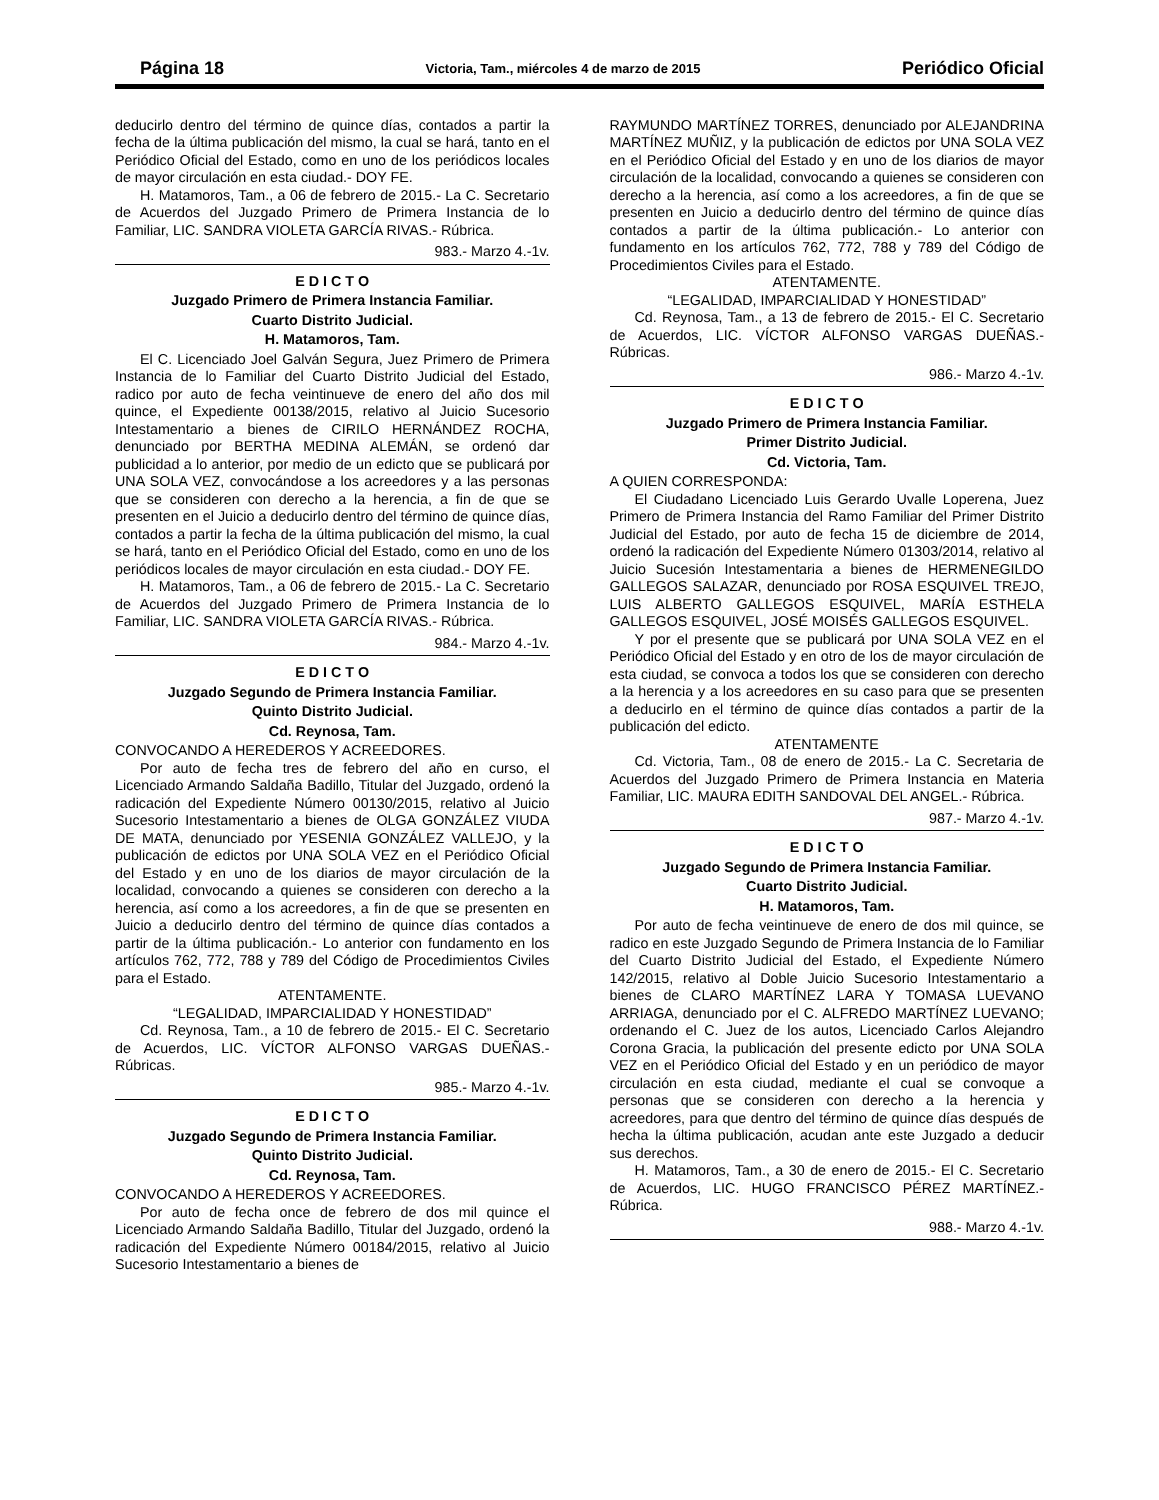Página 18
Victoria, Tam., miércoles 4 de marzo de 2015
Periódico Oficial
deducirlo dentro del término de quince días, contados a partir la fecha de la última publicación del mismo, la cual se hará, tanto en el Periódico Oficial del Estado, como en uno de los periódicos locales de mayor circulación en esta ciudad.- DOY FE.
H. Matamoros, Tam., a 06 de febrero de 2015.- La C. Secretario de Acuerdos del Juzgado Primero de Primera Instancia de lo Familiar, LIC. SANDRA VIOLETA GARCÍA RIVAS.- Rúbrica.
983.- Marzo 4.-1v.
E D I C T O
Juzgado Primero de Primera Instancia Familiar.
Cuarto Distrito Judicial.
H. Matamoros, Tam.
El C. Licenciado Joel Galván Segura, Juez Primero de Primera Instancia de lo Familiar del Cuarto Distrito Judicial del Estado, radico por auto de fecha veintinueve de enero del año dos mil quince, el Expediente 00138/2015, relativo al Juicio Sucesorio Intestamentario a bienes de CIRILO HERNÁNDEZ ROCHA, denunciado por BERTHA MEDINA ALEMÁN, se ordenó dar publicidad a lo anterior, por medio de un edicto que se publicará por UNA SOLA VEZ, convocándose a los acreedores y a las personas que se consideren con derecho a la herencia, a fin de que se presenten en el Juicio a deducirlo dentro del término de quince días, contados a partir la fecha de la última publicación del mismo, la cual se hará, tanto en el Periódico Oficial del Estado, como en uno de los periódicos locales de mayor circulación en esta ciudad.- DOY FE.
H. Matamoros, Tam., a 06 de febrero de 2015.- La C. Secretario de Acuerdos del Juzgado Primero de Primera Instancia de lo Familiar, LIC. SANDRA VIOLETA GARCÍA RIVAS.- Rúbrica.
984.- Marzo 4.-1v.
E D I C T O
Juzgado Segundo de Primera Instancia Familiar.
Quinto Distrito Judicial.
Cd. Reynosa, Tam.
CONVOCANDO A HEREDEROS Y ACREEDORES.
Por auto de fecha tres de febrero del año en curso, el Licenciado Armando Saldaña Badillo, Titular del Juzgado, ordenó la radicación del Expediente Número 00130/2015, relativo al Juicio Sucesorio Intestamentario a bienes de OLGA GONZÁLEZ VIUDA DE MATA, denunciado por YESENIA GONZÁLEZ VALLEJO, y la publicación de edictos por UNA SOLA VEZ en el Periódico Oficial del Estado y en uno de los diarios de mayor circulación de la localidad, convocando a quienes se consideren con derecho a la herencia, así como a los acreedores, a fin de que se presenten en Juicio a deducirlo dentro del término de quince días contados a partir de la última publicación.- Lo anterior con fundamento en los artículos 762, 772, 788 y 789 del Código de Procedimientos Civiles para el Estado.
ATENTAMENTE.
“LEGALIDAD, IMPARCIALIDAD Y HONESTIDAD”
Cd. Reynosa, Tam., a 10 de febrero de 2015.- El C. Secretario de Acuerdos, LIC. VÍCTOR ALFONSO VARGAS DUEÑAS.- Rúbricas.
985.- Marzo 4.-1v.
E D I C T O
Juzgado Segundo de Primera Instancia Familiar.
Quinto Distrito Judicial.
Cd. Reynosa, Tam.
CONVOCANDO A HEREDEROS Y ACREEDORES.
Por auto de fecha once de febrero de dos mil quince el Licenciado Armando Saldaña Badillo, Titular del Juzgado, ordenó la radicación del Expediente Número 00184/2015, relativo al Juicio Sucesorio Intestamentario a bienes de
RAYMUNDO MARTÍNEZ TORRES, denunciado por ALEJANDRINA MARTÍNEZ MUÑIZ, y la publicación de edictos por UNA SOLA VEZ en el Periódico Oficial del Estado y en uno de los diarios de mayor circulación de la localidad, convocando a quienes se consideren con derecho a la herencia, así como a los acreedores, a fin de que se presenten en Juicio a deducirlo dentro del término de quince días contados a partir de la última publicación.- Lo anterior con fundamento en los artículos 762, 772, 788 y 789 del Código de Procedimientos Civiles para el Estado.
ATENTAMENTE.
“LEGALIDAD, IMPARCIALIDAD Y HONESTIDAD”
Cd. Reynosa, Tam., a 13 de febrero de 2015.- El C. Secretario de Acuerdos, LIC. VÍCTOR ALFONSO VARGAS DUEÑAS.- Rúbricas.
986.- Marzo 4.-1v.
E D I C T O
Juzgado Primero de Primera Instancia Familiar.
Primer Distrito Judicial.
Cd. Victoria, Tam.
A QUIEN CORRESPONDA:
El Ciudadano Licenciado Luis Gerardo Uvalle Loperena, Juez Primero de Primera Instancia del Ramo Familiar del Primer Distrito Judicial del Estado, por auto de fecha 15 de diciembre de 2014, ordenó la radicación del Expediente Número 01303/2014, relativo al Juicio Sucesión Intestamentaria a bienes de HERMENEGILDO GALLEGOS SALAZAR, denunciado por ROSA ESQUIVEL TREJO, LUIS ALBERTO GALLEGOS ESQUIVEL, MARÍA ESTHELA GALLEGOS ESQUIVEL, JOSÉ MOISÉS GALLEGOS ESQUIVEL.
Y por el presente que se publicará por UNA SOLA VEZ en el Periódico Oficial del Estado y en otro de los de mayor circulación de esta ciudad, se convoca a todos los que se consideren con derecho a la herencia y a los acreedores en su caso para que se presenten a deducirlo en el término de quince días contados a partir de la publicación del edicto.
ATENTAMENTE
Cd. Victoria, Tam., 08 de enero de 2015.- La C. Secretaria de Acuerdos del Juzgado Primero de Primera Instancia en Materia Familiar, LIC. MAURA EDITH SANDOVAL DEL ANGEL.- Rúbrica.
987.- Marzo 4.-1v.
E D I C T O
Juzgado Segundo de Primera Instancia Familiar.
Cuarto Distrito Judicial.
H. Matamoros, Tam.
Por auto de fecha veintinueve de enero de dos mil quince, se radico en este Juzgado Segundo de Primera Instancia de lo Familiar del Cuarto Distrito Judicial del Estado, el Expediente Número 142/2015, relativo al Doble Juicio Sucesorio Intestamentario a bienes de CLARO MARTÍNEZ LARA Y TOMASA LUEVANO ARRIAGA, denunciado por el C. ALFREDO MARTÍNEZ LUEVANO; ordenando el C. Juez de los autos, Licenciado Carlos Alejandro Corona Gracia, la publicación del presente edicto por UNA SOLA VEZ en el Periódico Oficial del Estado y en un periódico de mayor circulación en esta ciudad, mediante el cual se convoque a personas que se consideren con derecho a la herencia y acreedores, para que dentro del término de quince días después de hecha la última publicación, acudan ante este Juzgado a deducir sus derechos.
H. Matamoros, Tam., a 30 de enero de 2015.- El C. Secretario de Acuerdos, LIC. HUGO FRANCISCO PÉREZ MARTÍNEZ.- Rúbrica.
988.- Marzo 4.-1v.